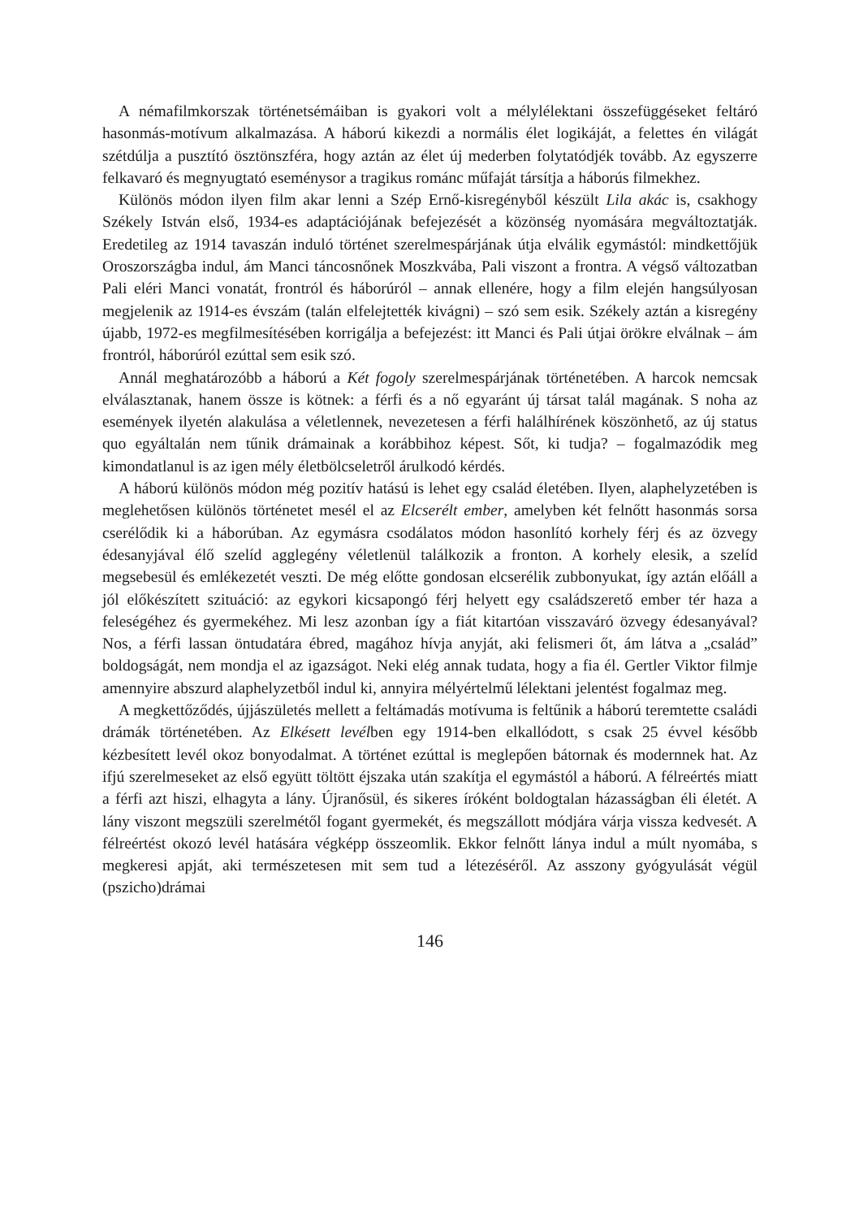A némafilmkorszak történetsémáiban is gyakori volt a mélylélektani összefüggéseket feltáró hasonmás-motívum alkalmazása. A háború kikezdi a normális élet logikáját, a felettes én világát szétdúlja a pusztító ösztönszféra, hogy aztán az élet új mederben folytatódjék tovább. Az egyszerre felkavaró és megnyugtató eseménysor a tragikus románc műfaját társítja a háborús filmekhez.
Különös módon ilyen film akar lenni a Szép Ernő-kisregényből készült Lila akác is, csakhogy Székely István első, 1934-es adaptációjának befejezését a közönség nyomására megváltoztatják. Eredetileg az 1914 tavaszán induló történet szerelmespárjának útja elválik egymástól: mindkettőjük Oroszországba indul, ám Manci táncosnőnek Moszkvába, Pali viszont a frontra. A végső változatban Pali eléri Manci vonatát, frontról és háborúról – annak ellenére, hogy a film elején hangsúlyosan megjelenik az 1914-es évszám (talán elfelejtették kivágni) – szó sem esik. Székely aztán a kisregény újabb, 1972-es megfilmesítésében korrigálja a befejezést: itt Manci és Pali útjai örökre elválnak – ám frontról, háborúról ezúttal sem esik szó.
Annál meghatározóbb a háború a Két fogoly szerelmespárjának történetében. A harcok nemcsak elválasztanak, hanem össze is kötnek: a férfi és a nő egyaránt új társat talál magának. S noha az események ilyetén alakulása a véletlennek, nevezetesen a férfi halálhírének köszönhető, az új status quo egyáltalán nem tűnik drámainak a korábbihoz képest. Sőt, ki tudja? – fogalmazódik meg kimondatlanul is az igen mély életbölcseletről árulkodó kérdés.
A háború különös módon még pozitív hatású is lehet egy család életében. Ilyen, alaphelyzetében is meglehetősen különös történetet mesél el az Elcserélt ember, amelyben két felnőtt hasonmás sorsa cserélődik ki a háborúban. Az egymásra csodálatos módon hasonlító korhely férj és az özvegy édesanyjával élő szelíd agglegény véletlenül találkozik a fronton. A korhely elesik, a szelíd megsebesül és emlékezetét veszti. De még előtte gondosan elcserélik zubbonyukat, így aztán előáll a jól előkészített szituáció: az egykori kicsapongó férj helyett egy családszerető ember tér haza a feleségéhez és gyermekéhez. Mi lesz azonban így a fiát kitartóan visszaváró özvegy édesanyával? Nos, a férfi lassan öntudatára ébred, magához hívja anyját, aki felismeri őt, ám látva a „család” boldogságát, nem mondja el az igazságot. Neki elég annak tudata, hogy a fia él. Gertler Viktor filmje amennyire abszurd alaphelyzetből indul ki, annyira mélyértelmű lélektani jelentést fogalmaz meg.
A megkettőződés, újjászületés mellett a feltámadás motívuma is feltűnik a háború teremtette családi drámák történetében. Az Elkésett levélben egy 1914-ben elkallódott, s csak 25 évvel később kézbesített levél okoz bonyodalmat. A történet ezúttal is meglepően bátornak és modernnek hat. Az ifjú szerelmeseket az első együtt töltött éjszaka után szakítja el egymástól a háború. A félreértés miatt a férfi azt hiszi, elhagyta a lány. Újranősül, és sikeres íróként boldogtalan házasságban éli életét. A lány viszont megszüli szerelmétől fogant gyermekét, és megszállott módjára várja vissza kedvesét. A félreértést okozó levél hatására végképp összeomlik. Ekkor felnőtt lánya indul a múlt nyomába, s megkeresi apját, aki természetesen mit sem tud a létezéséről. Az asszony gyógyulását végül (pszicho)drámai
146